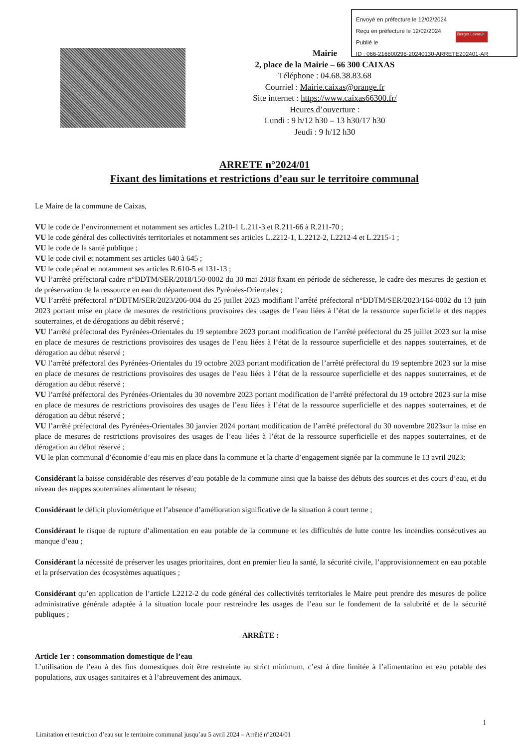Envoyé en préfecture le 12/02/2024
Reçu en préfecture le 12/02/2024
Publié le
ID : 066-216600296-20240130-ARRETE202401-AR
Berger Levrault
Mairie
2, place de la Mairie – 66 300 CAIXAS
Téléphone : 04.68.38.83.68
Courriel : Mairie.caixas@orange.fr
Site internet : https://www.caixas66300.fr/
Heures d’ouverture :
Lundi : 9 h/12 h30 – 13 h30/17 h30
Jeudi : 9 h/12 h30
ARRETE n°2024/01
Fixant des limitations et restrictions d’eau sur le territoire communal
Le Maire de la commune de Caixas,
VU le code de l’environnement et notamment ses articles L.210-1 L.211-3 et R.211-66 à R.211-70 ;
VU le code général des collectivités territoriales et notamment ses articles L.2212-1, L.2212-2, L2212-4 et L.2215-1 ;
VU le code de la santé publique ;
VU le code civil et notamment ses articles 640 à 645 ;
VU le code pénal et notamment ses articles R.610-5 et 131-13 ;
VU l’arrêté préfectoral cadre n°DDTM/SER/2018/150-0002 du 30 mai 2018 fixant en période de sécheresse, le cadre des mesures de gestion et de préservation de la ressource en eau du département des Pyrénées-Orientales ;
VU l’arrêté préfectoral n°DDTM/SER/2023/206-004 du 25 juillet 2023 modifiant l’arrêté préfectoral n°DDTM/SER/2023/164-0002 du 13 juin 2023 portant mise en place de mesures de restrictions provisoires des usages de l’eau liées à l’état de la ressource superficielle et des nappes souterraines, et de dérogations au débit réservé ;
VU l’arrêté préfectoral des Pyrénées-Orientales du 19 septembre 2023 portant modification de l’arrêté préfectoral du 25 juillet 2023 sur la mise en place de mesures de restrictions provisoires des usages de l’eau liées à l’état de la ressource superficielle et des nappes souterraines, et de dérogation au début réservé ;
VU l’arrêté préfectoral des Pyrénées-Orientales du 19 octobre 2023 portant modification de l’arrêté préfectoral du 19 septembre 2023 sur la mise en place de mesures de restrictions provisoires des usages de l’eau liées à l’état de la ressource superficielle et des nappes souterraines, et de dérogation au début réservé ;
VU l’arrêté préfectoral des Pyrénées-Orientales du 30 novembre 2023 portant modification de l’arrêté préfectoral du 19 octobre 2023 sur la mise en place de mesures de restrictions provisoires des usages de l’eau liées à l’état de la ressource superficielle et des nappes souterraines, et de dérogation au début réservé ;
VU l’arrêté préfectoral des Pyrénées-Orientales 30 janvier 2024 portant modification de l’arrêté préfectoral du 30 novembre 2023sur la mise en place de mesures de restrictions provisoires des usages de l’eau liées à l’état de la ressource superficielle et des nappes souterraines, et de dérogation au début réservé ;
VU le plan communal d’économie d’eau mis en place dans la commune et la charte d’engagement signée par la commune le 13 avril 2023;
Considérant la baisse considérable des réserves d’eau potable de la commune ainsi que la baisse des débuts des sources et des cours d’eau, et du niveau des nappes souterraines alimentant le réseau;
Considérant le déficit pluviométrique et l’absence d’amélioration significative de la situation à court terme ;
Considérant le risque de rupture d’alimentation en eau potable de la commune et les difficultés de lutte contre les incendies consécutives au manque d’eau ;
Considérant la nécessité de préserver les usages prioritaires, dont en premier lieu la santé, la sécurité civile, l’approvisionnement en eau potable et la préservation des écosystèmes aquatiques ;
Considérant qu’en application de l’article L2212-2 du code général des collectivités territoriales le Maire peut prendre des mesures de police administrative générale adaptée à la situation locale pour restreindre les usages de l’eau sur le fondement de la salubrité et de la sécurité publiques ;
ARRÊTE :
Article 1er : consommation domestique de l’eau
L’utilisation de l’eau à des fins domestiques doit être restreinte au strict minimum, c’est à dire limitée à l’alimentation en eau potable des populations, aux usages sanitaires et à l’abreuvement des animaux.
1
Limitation et restriction d’eau sur le territoire communal jusqu’au 5 avril 2024 – Arrêté n°2024/01